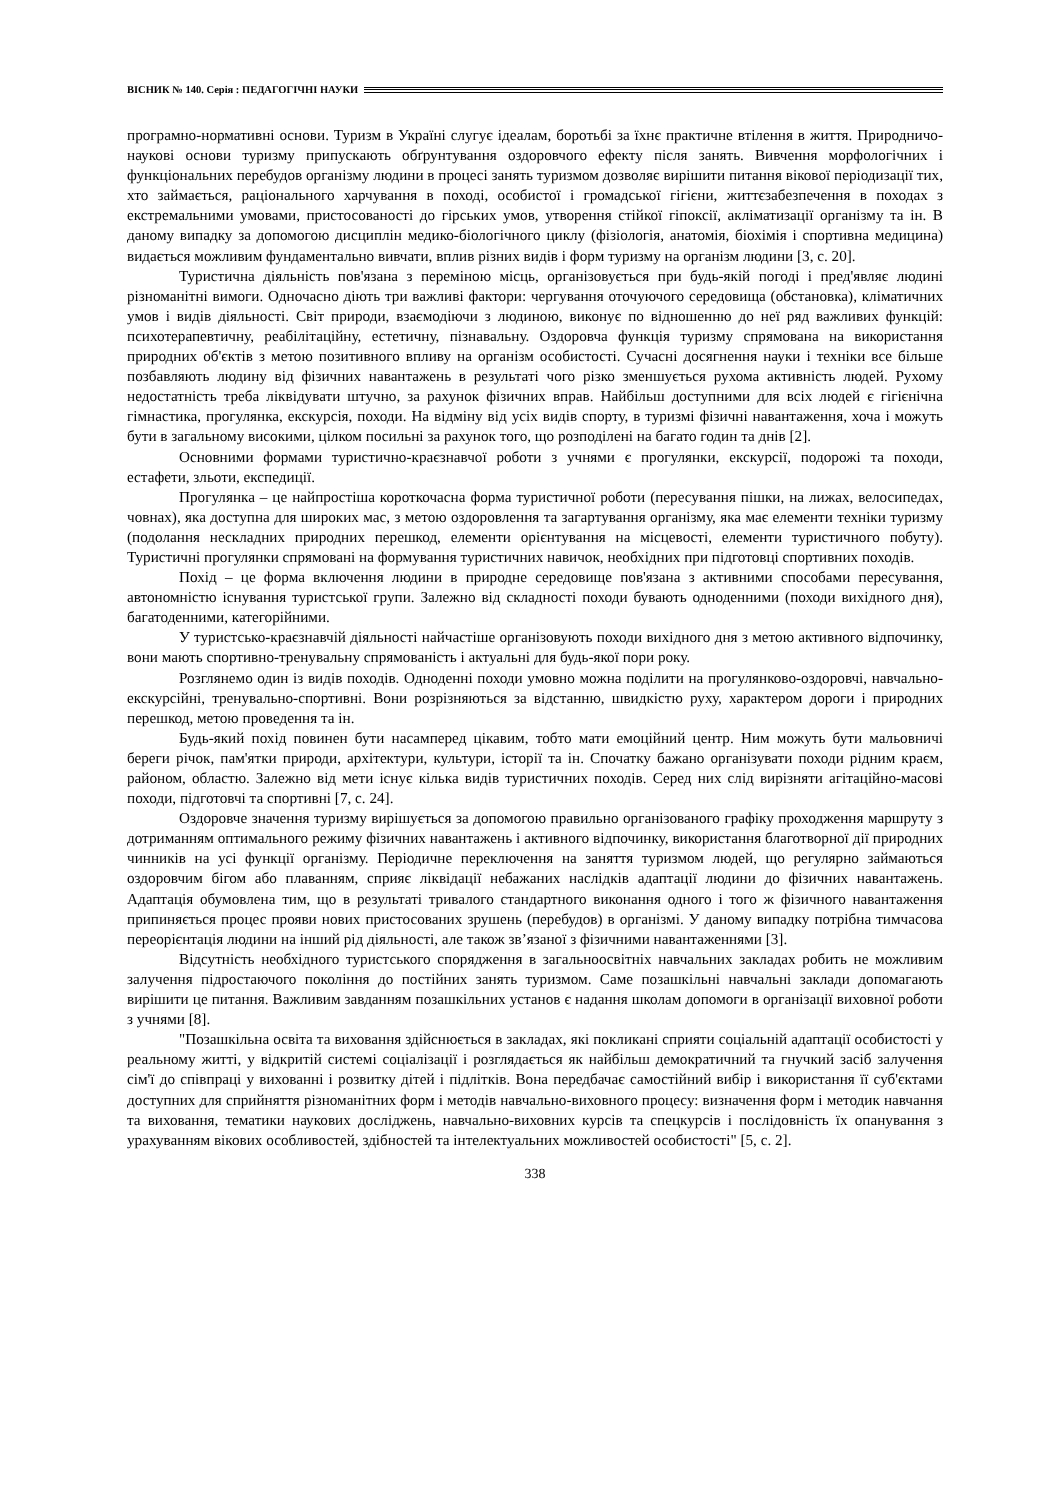ВІСНИК № 140. Серія : ПЕДАГОГІЧНІ НАУКИ
програмно-нормативні основи. Туризм в Україні слугує ідеалам, боротьбі за їхнє практичне втілення в життя. Природничо-наукові основи туризму припускають обґрунтування оздоровчого ефекту після занять. Вивчення морфологічних і функціональних перебудов організму людини в процесі занять туризмом дозволяє вирішити питання вікової періодизації тих, хто займається, раціонального харчування в поході, особистої і громадської гігієни, життєзабезпечення в походах з екстремальними умовами, пристосованості до гірських умов, утворення стійкої гіпоксії, акліматизації організму та ін. В даному випадку за допомогою дисциплін медико-біологічного циклу (фізіологія, анатомія, біохімія і спортивна медицина) видається можливим фундаментально вивчати, вплив різних видів і форм туризму на організм людини [3, с. 20].
Туристична діяльність пов'язана з переміною місць, організовується при будь-якій погоді і пред'являє людині різноманітні вимоги. Одночасно діють три важливі фактори: чергування оточуючого середовища (обстановка), кліматичних умов і видів діяльності. Світ природи, взаємодіючи з людиною, виконує по відношенню до неї ряд важливих функцій: психотерапевтичну, реабілітаційну, естетичну, пізнавальну. Оздоровча функція туризму спрямована на використання природних об'єктів з метою позитивного впливу на організм особистості. Сучасні досягнення науки і техніки все більше позбавляють людину від фізичних навантажень в результаті чого різко зменшується рухома активність людей. Рухому недостатність треба ліквідувати штучно, за рахунок фізичних вправ. Найбільш доступними для всіх людей є гігієнічна гімнастика, прогулянка, екскурсія, походи. На відміну від усіх видів спорту, в туризмі фізичні навантаження, хоча і можуть бути в загальному високими, цілком посильні за рахунок того, що розподілені на багато годин та днів [2].
Основними формами туристично-краєзнавчої роботи з учнями є прогулянки, екскурсії, подорожі та походи, естафети, зльоти, експедиції.
Прогулянка – це найпростіша короткочасна форма туристичної роботи (пересування пішки, на лижах, велосипедах, човнах), яка доступна для широких мас, з метою оздоровлення та загартування організму, яка має елементи техніки туризму (подолання нескладних природних перешкод, елементи орієнтування на місцевості, елементи туристичного побуту). Туристичні прогулянки спрямовані на формування туристичних навичок, необхідних при підготовці спортивних походів.
Похід – це форма включення людини в природне середовище пов'язана з активними способами пересування, автономністю існування туристської групи. Залежно від складності походи бувають одноденними (походи вихідного дня), багатоденними, категорійними.
У туристсько-краєзнавчій діяльності найчастіше організовують походи вихідного дня з метою активного відпочинку, вони мають спортивно-тренувальну спрямованість і актуальні для будь-якої пори року.
Розглянемо один із видів походів. Одноденні походи умовно можна поділити на прогулянково-оздоровчі, навчально-екскурсійні, тренувально-спортивні. Вони розрізняються за відстанню, швидкістю руху, характером дороги і природних перешкод, метою проведення та ін.
Будь-який похід повинен бути насамперед цікавим, тобто мати емоційний центр. Ним можуть бути мальовничі береги річок, пам'ятки природи, архітектури, культури, історії та ін. Спочатку бажано організувати походи рідним краєм, районом, областю. Залежно від мети існує кілька видів туристичних походів. Серед них слід вирізняти агітаційно-масові походи, підготовчі та спортивні [7, с. 24].
Оздоровче значення туризму вирішується за допомогою правильно організованого графіку проходження маршруту з дотриманням оптимального режиму фізичних навантажень і активного відпочинку, використання благотворної дії природних чинників на усі функції організму. Періодичне переключення на заняття туризмом людей, що регулярно займаються оздоровчим бігом або плаванням, сприяє ліквідації небажаних наслідків адаптації людини до фізичних навантажень. Адаптація обумовлена тим, що в результаті тривалого стандартного виконання одного і того ж фізичного навантаження припиняється процес прояви нових пристосованих зрушень (перебудов) в організмі. У даному випадку потрібна тимчасова переорієнтація людини на інший рід діяльності, але також зв’язаної з фізичними навантаженнями [3].
Відсутність необхідного туристського спорядження в загальноосвітніх навчальних закладах робить не можливим залучення підростаючого покоління до постійних занять туризмом. Саме позашкільні навчальні заклади допомагають вирішити це питання. Важливим завданням позашкільних установ є надання школам допомоги в організації виховної роботи з учнями [8].
"Позашкільна освіта та виховання здійснюється в закладах, які покликані сприяти соціальній адаптації особистості у реальному житті, у відкритій системі соціалізації і розглядається як найбільш демократичний та гнучкий засіб залучення сім'ї до співпраці у вихованні і розвитку дітей і підлітків. Вона передбачає самостійний вибір і використання її суб'єктами доступних для сприйняття різноманітних форм і методів навчально-виховного процесу: визначення форм і методик навчання та виховання, тематики наукових досліджень, навчально-виховних курсів та спецкурсів і послідовність їх опанування з урахуванням вікових особливостей, здібностей та інтелектуальних можливостей особистості" [5, с. 2].
338